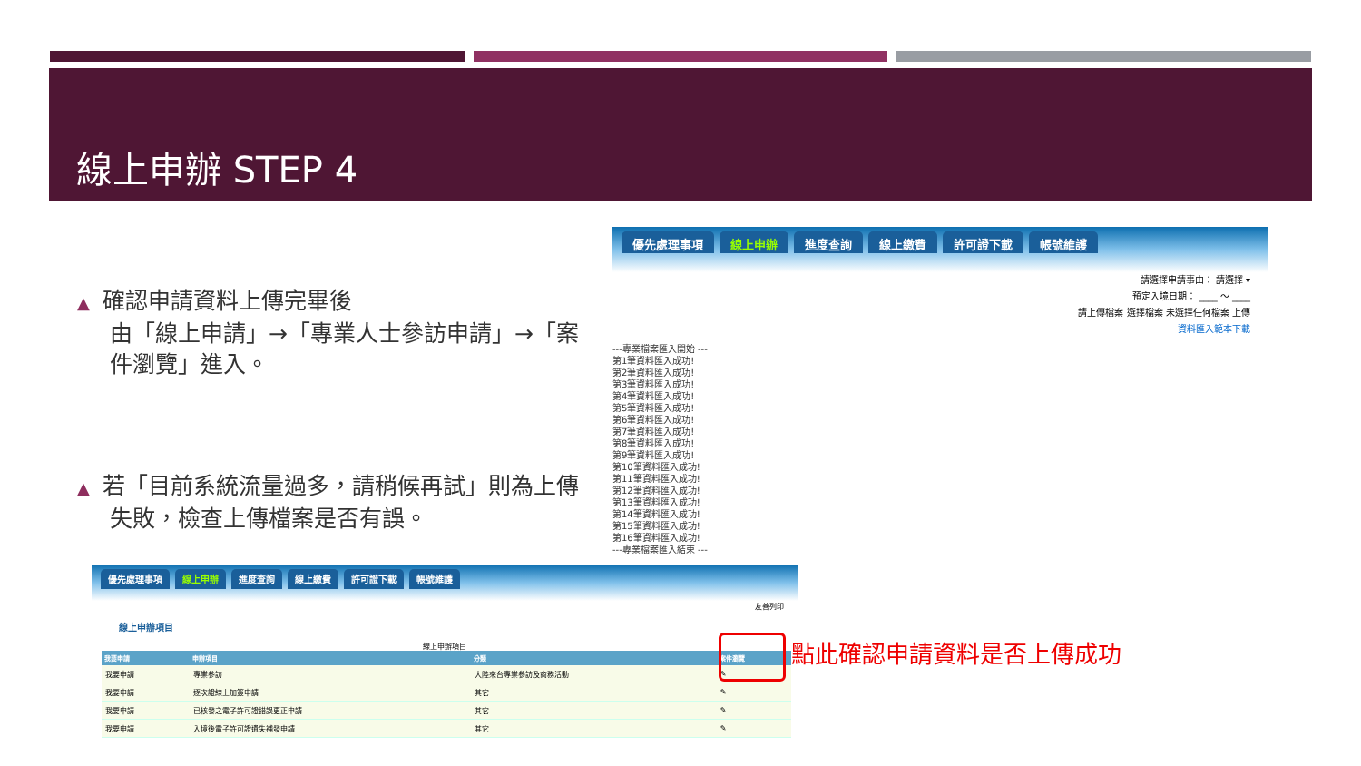線上申辦 STEP 4
▲ 確認申請資料上傳完畢後
由「線上申請」→「專業人士參訪申請」→「案件瀏覽」進入。
▲ 若「目前系統流量過多，請稍候再試」則為上傳失敗，檢查上傳檔案是否有誤。
優先處理事項 線上申辦 進度查詢 線上繳費 許可證下載 帳號維護
請選擇申請事由： 請選擇 ▾
預定入境日期： ____ ～ ____
請上傳檔案 選擇檔案 未選擇任何檔案 上傳
資料匯入範本下載
---專業檔案匯入開始 ---
第1筆資料匯入成功!
第2筆資料匯入成功!
第3筆資料匯入成功!
第4筆資料匯入成功!
第5筆資料匯入成功!
第6筆資料匯入成功!
第7筆資料匯入成功!
第8筆資料匯入成功!
第9筆資料匯入成功!
第10筆資料匯入成功!
第11筆資料匯入成功!
第12筆資料匯入成功!
第13筆資料匯入成功!
第14筆資料匯入成功!
第15筆資料匯入成功!
第16筆資料匯入成功!
---專業檔案匯入結束 ---
優先處理事項 線上申辦 進度查詢 線上繳費 許可證下載 帳號維護
友善列印
線上申辦項目
線上申辦項目
| 我要申請 | 申辦項目 | 分類 | 案件瀏覽 |
| --- | --- | --- | --- |
| 我要申請 | 專業參訪 | 大陸來台專業參訪及商務活動 | ✎ |
| 我要申請 | 逐次證線上加簽申請 | 其它 | ✎ |
| 我要申請 | 已核發之電子許可證錯誤更正申請 | 其它 | ✎ |
| 我要申請 | 入境後電子許可證遺失補發申請 | 其它 | ✎ |
點此確認申請資料是否上傳成功